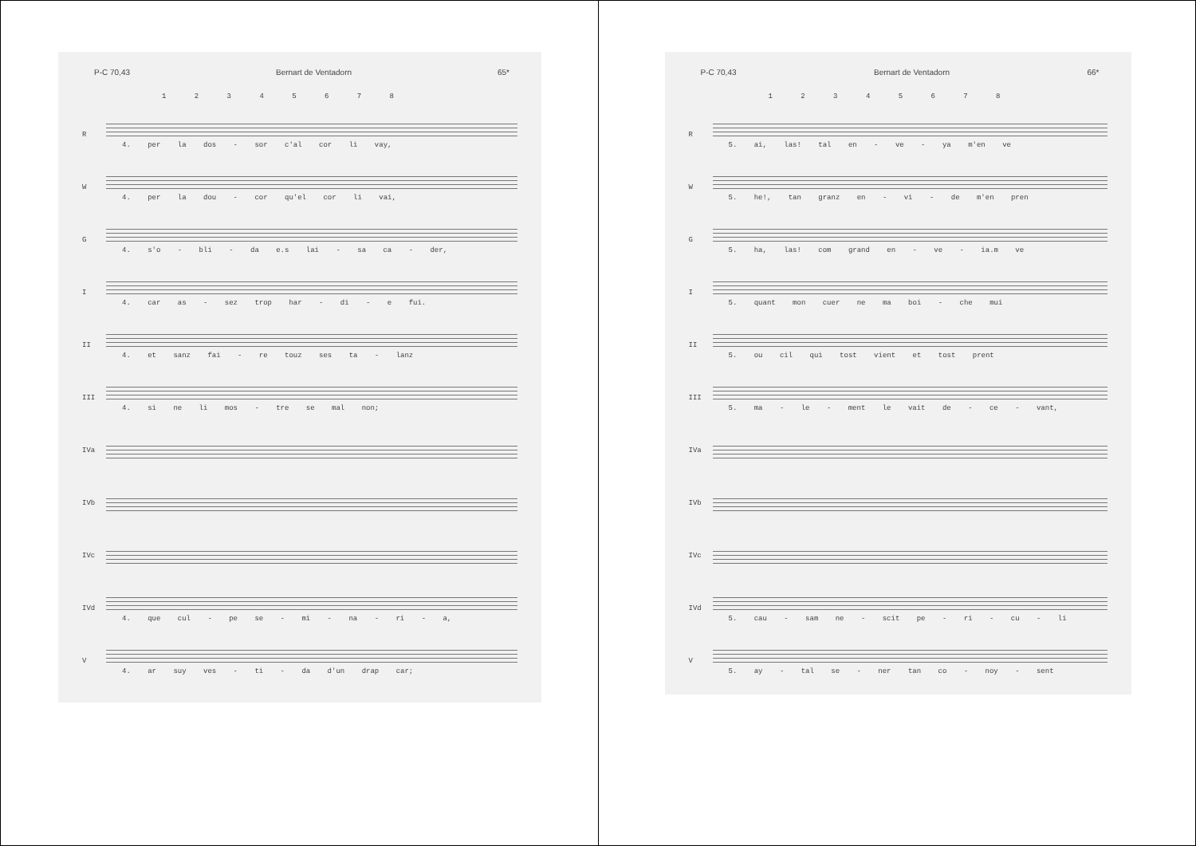P-C 70,43 Bernart de Ventadorn 65*
1 2 3 4 5 6 7 8
R
4. per la dos - sor c'al cor li vay,
W
4. per la dou - cor qu'el cor li vai,
G
4. s'o - bli - da e.s lai - sa ca - der,
I
4. car as - sez trop har - di - e fui.
II
4. et sanz fai - re touz ses ta - lanz
III
4. si ne li mos - tre se mal non;
IVa
IVb
IVc
IVd
4. que cul - pe se - mi - na - ri - a,
V
4. ar suy ves - ti - da d'un drap car;
P-C 70,43 Bernart de Ventadorn 66*
1 2 3 4 5 6 7 8
R
5. ai, las! tal en - ve - ya m'en ve
W
5. he!, tan granz en - vi - de m'en pren
G
5. ha, las! com grand en - ve - ia.m ve
I
5. quant mon cuer ne ma boi - che mui
II
5. ou cil qui tost vient et tost prent
III
5. ma - le - ment le vait de - ce - vant,
IVa
IVb
IVc
IVd
5. cau - sam ne - scit pe - ri - cu - li
V
5. ay - tal se - ner tan co - noy - sent